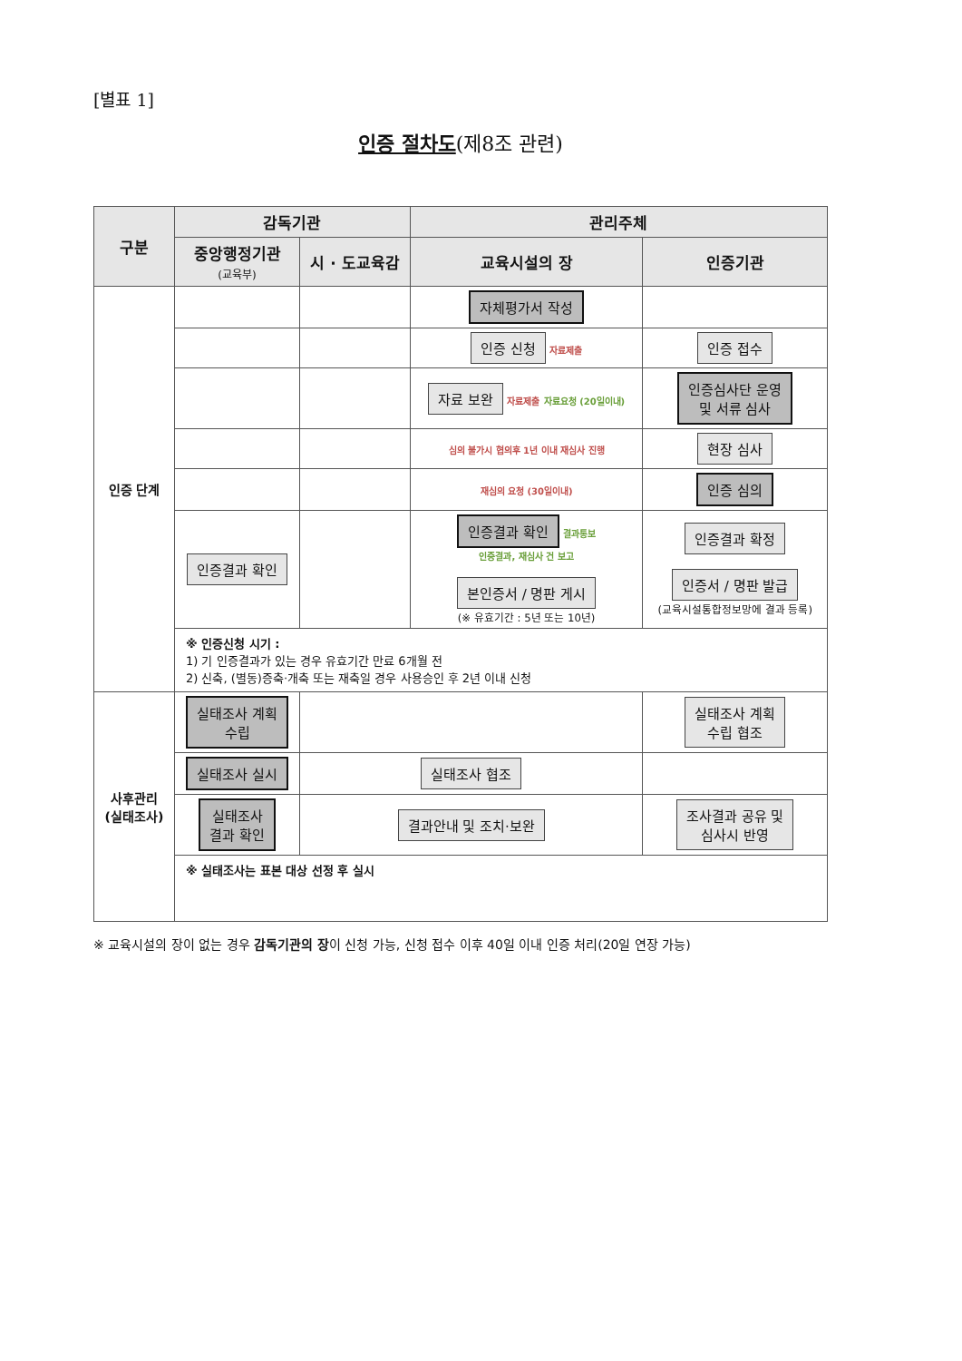[별표 1]
인증 절차도(제8조 관련)
| 구분 | 감독기관 | | 관리주체 | |
| --- | --- | --- | --- | --- |
| | 중앙행정기관 (교육부) | 시 · 도교육감 | 교육시설의 장 | 인증기관 |
| 인증 단계 | | | 자체평가서 작성 | |
| | | | 인증 신청 자료제출 | 인증 접수 |
| | | | 자료 보완 자료제출 자료요청 (20일이내) | 인증심사단 운영 및 서류 심사 |
| | | | 심의 불가시 협의후 1년 이내 재심사 진행 | 현장 심사 |
| | | | 재심의 요청 (30일이내) | 인증 심의 |
| | 인증결과 확인 | | 인증결과 확인 결과통보 인증결과, 재심사 건 보고 본인증서 / 명판 게시 (※ 유효기간 : 5년 또는 10년) | 인증결과 확정 인증서 / 명판 발급 (교육시설통합정보망에 결과 등록) |
| | ※ 인증신청 시기 : 1) 기 인증결과가 있는 경우 유효기간 만료 6개월 전 2) 신축, (별동)증축·개축 또는 재축일 경우 사용승인 후 2년 이내 신청 | | | |
| 사후관리 (실태조사) | 실태조사 계획 수립 | | | 실태조사 계획 수립 협조 |
| | 실태조사 실시 | 실태조사 협조 | | |
| | 실태조사 결과 확인 | 결과안내 및 조치·보완 | | 조사결과 공유 및 심사시 반영 |
| | ※ 실태조사는 표본 대상 선정 후 실시 | | | |
※ 교육시설의 장이 없는 경우 감독기관의 장이 신청 가능, 신청 접수 이후 40일 이내 인증 처리(20일 연장 가능)